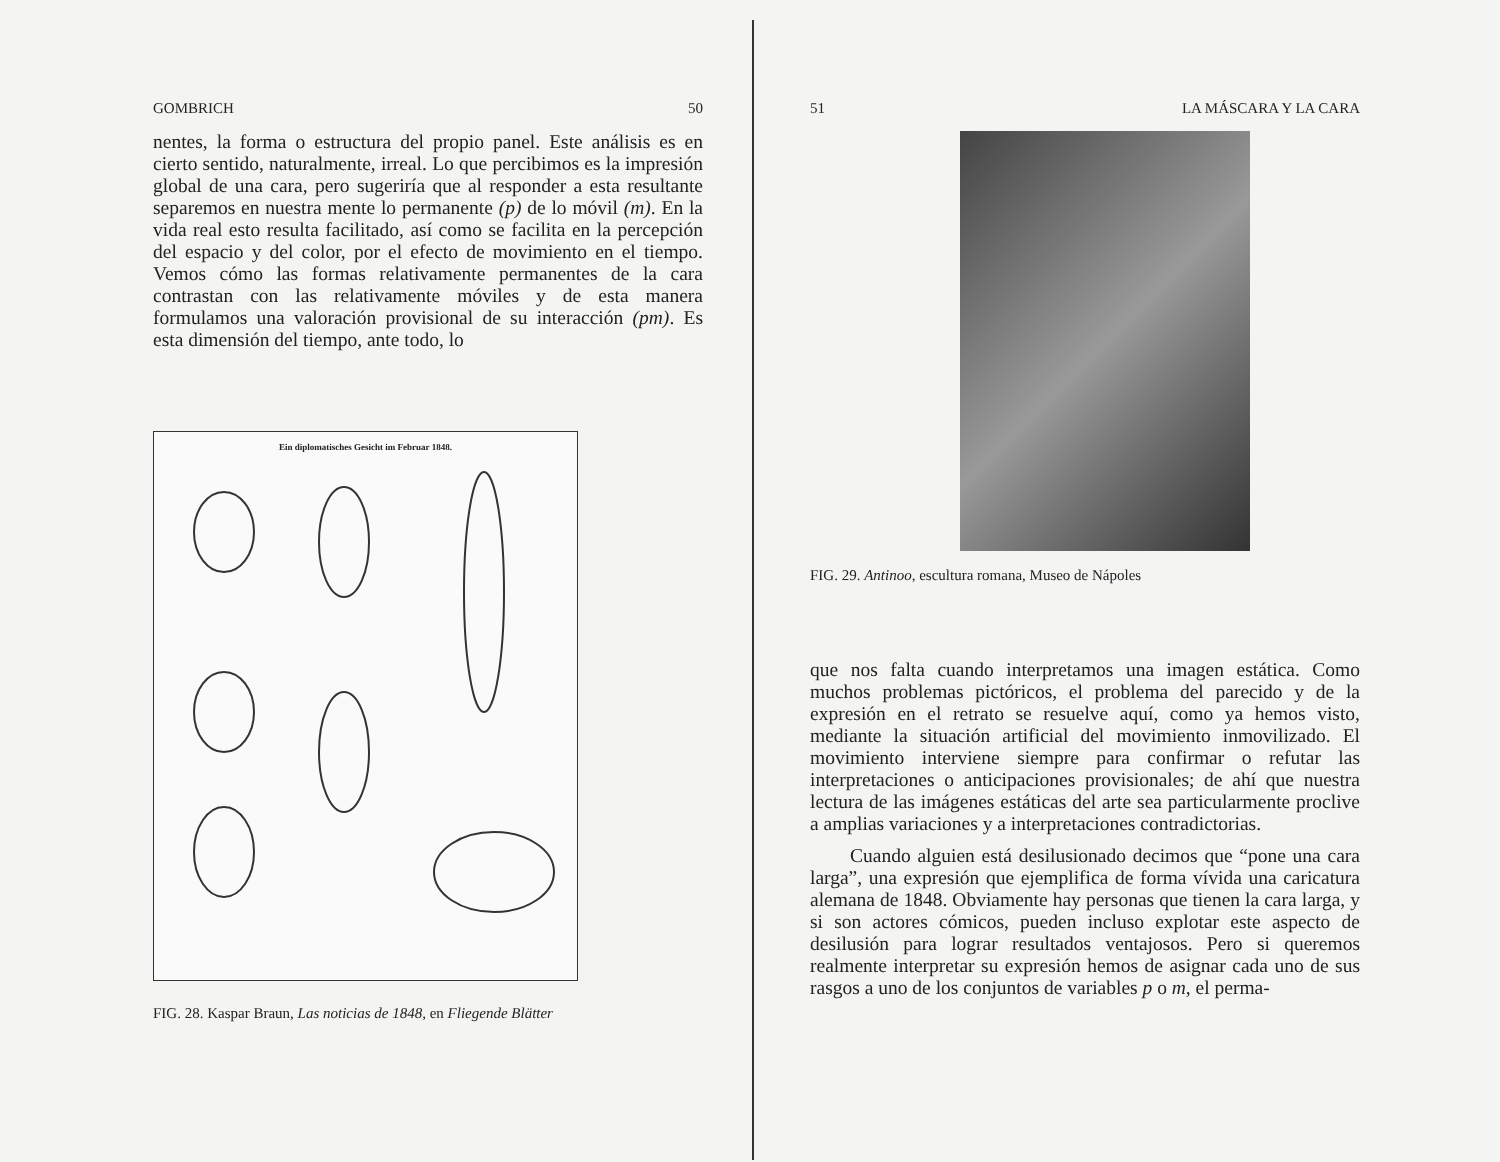GOMBRICH 50
nentes, la forma o estructura del propio panel. Este análisis es en cierto sentido, naturalmente, irreal. Lo que percibimos es la impresión global de una cara, pero sugeriría que al responder a esta resultante separemos en nuestra mente lo permanente (p) de lo móvil (m). En la vida real esto resulta facilitado, así como se facilita en la percepción del espacio y del color, por el efecto de movimiento en el tiempo. Vemos cómo las formas relativamente permanentes de la cara contrastan con las relativamente móviles y de esta manera formulamos una valoración provisional de su interacción (pm). Es esta dimensión del tiempo, ante todo, lo
Ein diplomatisches Gesicht im Februar 1848.
FIG. 28. Kaspar Braun, Las noticias de 1848, en Fliegende Blätter
51 LA MÁSCARA Y LA CARA
FIG. 29. Antinoo, escultura romana, Museo de Nápoles
que nos falta cuando interpretamos una imagen estática. Como muchos problemas pictóricos, el problema del parecido y de la expresión en el retrato se resuelve aquí, como ya hemos visto, mediante la situación artificial del movimiento inmovilizado. El movimiento interviene siempre para confirmar o refutar las interpretaciones o anticipaciones provisionales; de ahí que nuestra lectura de las imágenes estáticas del arte sea particularmente proclive a amplias variaciones y a interpretaciones contradictorias.
Cuando alguien está desilusionado decimos que “pone una cara larga”, una expresión que ejemplifica de forma vívida una caricatura alemana de 1848. Obviamente hay personas que tienen la cara larga, y si son actores cómicos, pueden incluso explotar este aspecto de desilusión para lograr resultados ventajosos. Pero si queremos realmente interpretar su expresión hemos de asignar cada uno de sus rasgos a uno de los conjuntos de variables p o m, el perma-